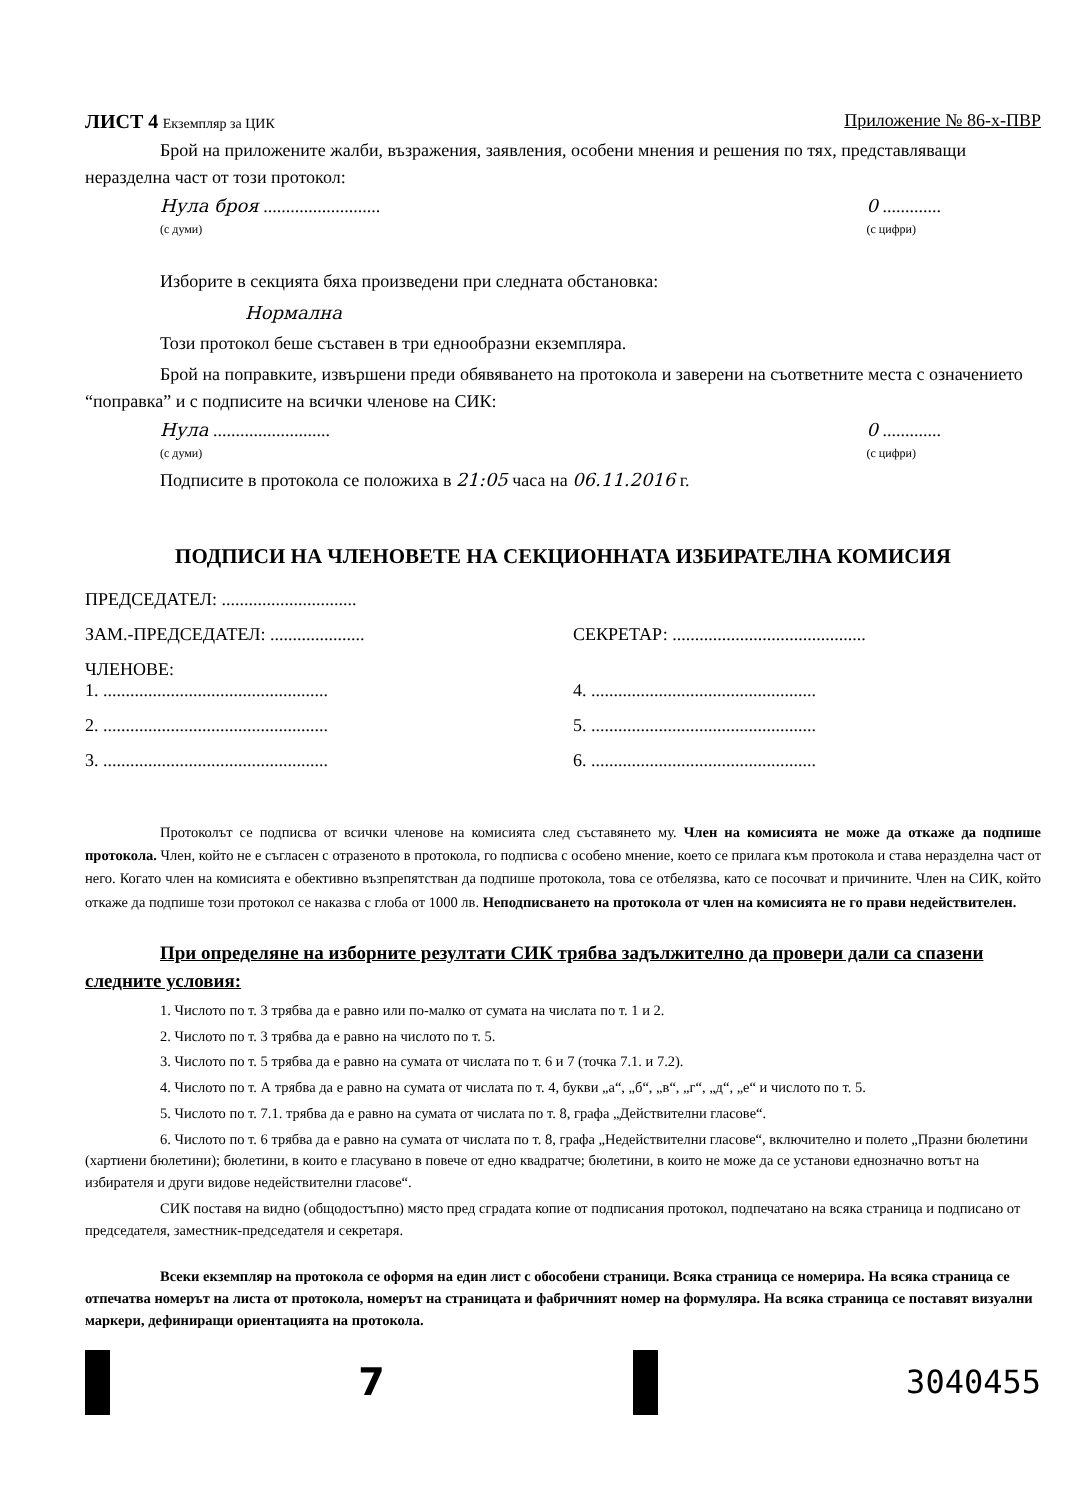ЛИСТ 4 Екземпляр за ЦИК Приложение № 86-х-ПВР
Брой на приложените жалби, възражения, заявления, особени мнения и решения по тях, представляващи неразделна част от този протокол:
Нула броя ..........................
(с думи) 0 .............
(с цифри)
Изборите в секцията бяха произведени при следната обстановка:
Нормална
Този протокол беше съставен в три еднообразни екземпляра.
Брой на поправките, извършени преди обявяването на протокола и заверени на съответните места с означението “поправка” и с подписите на всички членове на СИК:
Нула ..........................
(с думи) 0 .............
(с цифри)
Подписите в протокола се положиха в 21:05 часа на 06.11.2016 г.
ПОДПИСИ НА ЧЛЕНОВЕТЕ НА СЕКЦИОННАТА ИЗБИРАТЕЛНА КОМИСИЯ
ПРЕДСЕДАТЕЛ: ..............................
ЗАМ.-ПРЕДСЕДАТЕЛ: .....................
СЕКРЕТАР: ...........................................
ЧЛЕНОВЕ:
1. ..................................................
4. ..................................................
2. ..................................................
5. ..................................................
3. ..................................................
6. ..................................................
Протоколът се подписва от всички членове на комисията след съставянето му. Член на комисията не може да откаже да подпише протокола. Член, който не е съгласен с отразеното в протокола, го подписва с особено мнение, което се прилага към протокола и става неразделна част от него. Когато член на комисията е обективно възпрепятстван да подпише протокола, това се отбелязва, като се посочват и причините. Член на СИК, който откаже да подпише този протокол се наказва с глоба от 1000 лв. Неподписването на протокола от член на комисията не го прави недействителен.
При определяне на изборните резултати СИК трябва задължително да провери дали са спазени следните условия:
1. Числото по т. 3 трябва да е равно или по-малко от сумата на числата по т. 1 и 2.
2. Числото по т. 3 трябва да е равно на числото по т. 5.
3. Числото по т. 5 трябва да е равно на сумата от числата по т. 6 и 7 (точка 7.1. и 7.2).
4. Числото по т. А трябва да е равно на сумата от числата по т. 4, букви „а“, „б“, „в“, „г“, „д“, „е“ и числото по т. 5.
5. Числото по т. 7.1. трябва да е равно на сумата от числата по т. 8, графа „Действителни гласове“.
6. Числото по т. 6 трябва да е равно на сумата от числата по т. 8, графа „Недействителни гласове“, включително и полето „Празни бюлетини (хартиени бюлетини); бюлетини, в които е гласувано в повече от едно квадратче; бюлетини, в които не може да се установи еднозначно вотът на избирателя и други видове недействителни гласове“.
СИК поставя на видно (общодостъпно) място пред сградата копие от подписания протокол, подпечатано на всяка страница и подписано от председателя, заместник-председателя и секретаря.
Всеки екземпляр на протокола се оформя на един лист с обособени страници. Всяка страница се номерира. На всяка страница се отпечатва номерът на листа от протокола, номерът на страницата и фабричният номер на формуляра. На всяка страница се поставят визуални маркери, дефиниращи ориентацията на протокола.
7 3040455